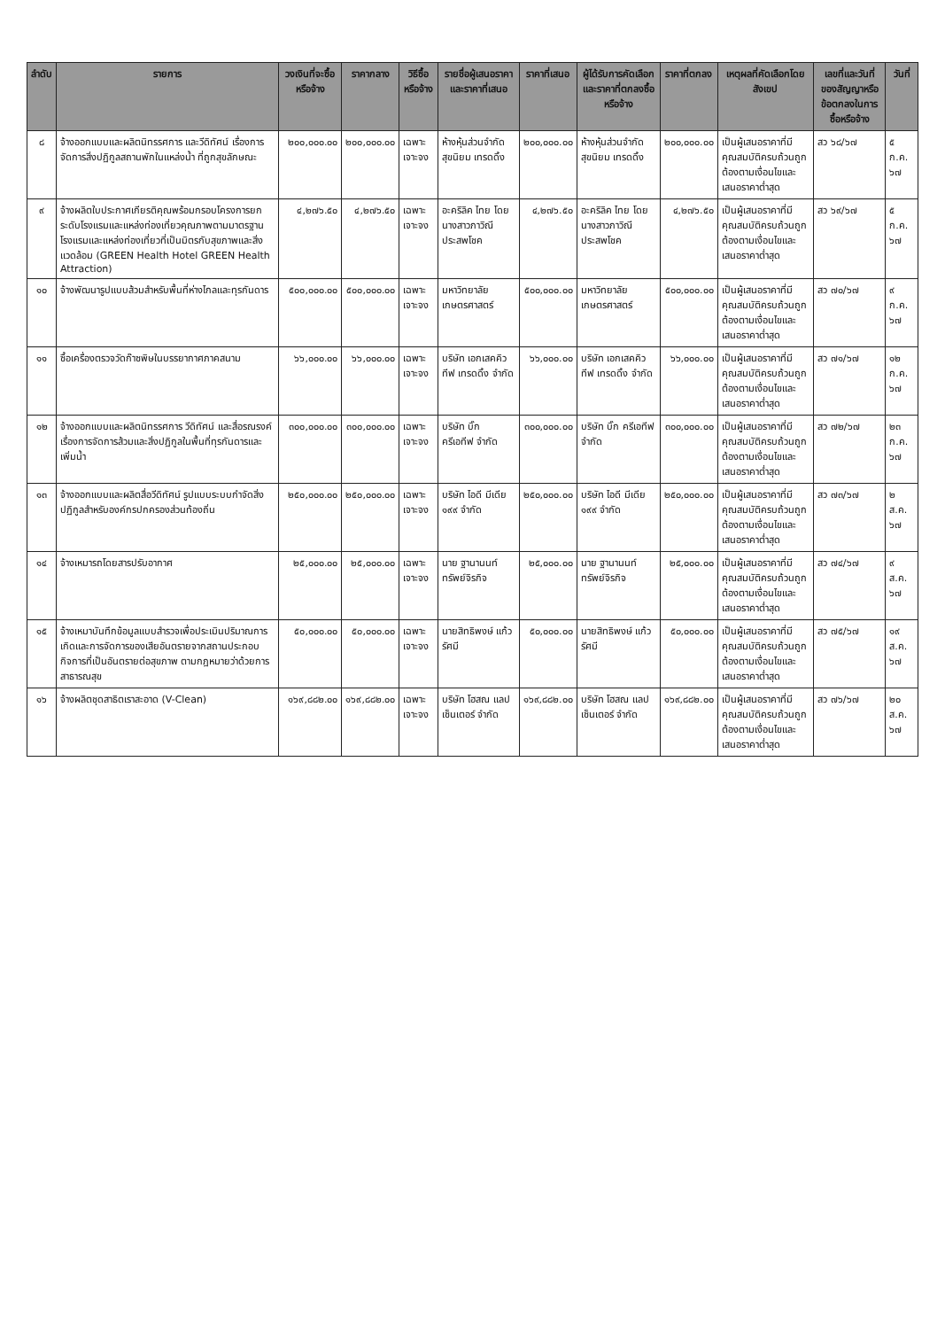| ลำดับ | รายการ | วงเงินที่จะซื้อหรือจ้าง | ราคากลาง | วิธีซื้อหรือจ้าง | รายชื่อผู้เสนอราคาและราคาที่เสนอ | ราคาที่เสนอ | ผู้ได้รับการคัดเลือกและราคาที่ตกลงซื้อหรือจ้าง | ราคาที่ตกลง | เหตุผลที่คัดเลือกโดยสังเขป | เลขที่และวันที่ของสัญญาหรือข้อตกลงในการซื้อหรือจ้าง | วันที่ |
| --- | --- | --- | --- | --- | --- | --- | --- | --- | --- | --- | --- |
| ๘ | จ้างออกแบบและผลิตนิทรรศการ และวีดิทัศน์ เรื่องการจัดการสิ่งปฏิกูลสถานพักในแหล่งน้ำ ที่ถูกสุขลักษณะ | ๒๐๐,๐๐๐.๐๐ | ๒๐๐,๐๐๐.๐๐ | เฉพาะเจาะจง | ห้างหุ้นส่วนจำกัด สุขนิยม เทรดดิ้ง | ๒๐๐,๐๐๐.๐๐ | ห้างหุ้นส่วนจำกัด สุขนิยม เทรดดิ้ง | ๒๐๐,๐๐๐.๐๐ | เป็นผู้เสนอราคาที่มีคุณสมบัติครบถ้วนถูกต้องตามเงื่อนไขและเสนอราคาต่ำสุด | สว ๖๘/๖๗ | ๕ ก.ค. ๖๗ |
| ๙ | จ้างผลิตใบประกาศเกียรติคุณพร้อมกรอบโครงการยกระดับโรงแรมและแหล่งท่องเที่ยวคุณภาพตามมาตรฐานโรงแรมและแหล่งท่องเที่ยวที่เป็นมิตรกับสุขภาพและสิ่งแวดล้อม (GREEN Health Hotel GREEN Health Attraction) | ๔,๒๗๖.๕๐ | ๔,๒๗๖.๕๐ | เฉพาะเจาะจง | อะคริลิค ไทย โดยนางสาวภาวิณี ประสพโชค | ๔,๒๗๖.๕๐ | อะคริลิค ไทย โดยนางสาวภาวิณี ประสพโชค | ๔,๒๗๖.๕๐ | เป็นผู้เสนอราคาที่มีคุณสมบัติครบถ้วนถูกต้องตามเงื่อนไขและเสนอราคาต่ำสุด | สว ๖๙/๖๗ | ๕ ก.ค. ๖๗ |
| ๑๐ | จ้างพัฒนารูปแบบส้วมสำหรับพื้นที่ห่างไกลและทุรกันดาร | ๕๐๐,๐๐๐.๐๐ | ๕๐๐,๐๐๐.๐๐ | เฉพาะเจาะจง | มหาวิทยาลัยเกษตรศาสตร์ | ๕๐๐,๐๐๐.๐๐ | มหาวิทยาลัยเกษตรศาสตร์ | ๕๐๐,๐๐๐.๐๐ | เป็นผู้เสนอราคาที่มีคุณสมบัติครบถ้วนถูกต้องตามเงื่อนไขและเสนอราคาต่ำสุด | สว ๗๐/๖๗ | ๙ ก.ค. ๖๗ |
| ๑๑ | ซื้อเครื่องตรวจวัดก๊าซพิษในบรรยากาศภาคสนาม | ๖๖,๐๐๐.๐๐ | ๖๖,๐๐๐.๐๐ | เฉพาะเจาะจง | บริษัท เอกเสคคิวทีฟ เทรดดิ้ง จำกัด | ๖๖,๐๐๐.๐๐ | บริษัท เอกเสคคิวทีฟ เทรดดิ้ง จำกัด | ๖๖,๐๐๐.๐๐ | เป็นผู้เสนอราคาที่มีคุณสมบัติครบถ้วนถูกต้องตามเงื่อนไขและเสนอราคาต่ำสุด | สว ๗๑/๖๗ | ๑๒ ก.ค. ๖๗ |
| ๑๒ | จ้างออกแบบและผลิตนิทรรศการ วีดิทัศน์ และสื่อรณรงค์ เรื่องการจัดการส้วมและสิ่งปฏิกูลในพื้นที่ทุรกันดารและเพิ่มน้ำ | ๓๐๐,๐๐๐.๐๐ | ๓๐๐,๐๐๐.๐๐ | เฉพาะเจาะจง | บริษัท บิ๊ก ครีเอทีฟ จำกัด | ๓๐๐,๐๐๐.๐๐ | บริษัท บิ๊ก ครีเอทีฟ จำกัด | ๓๐๐,๐๐๐.๐๐ | เป็นผู้เสนอราคาที่มีคุณสมบัติครบถ้วนถูกต้องตามเงื่อนไขและเสนอราคาต่ำสุด | สว ๗๒/๖๗ | ๒๓ ก.ค. ๖๗ |
| ๑๓ | จ้างออกแบบและผลิตสื่อวีดิทัศน์ รูปแบบระบบกำจัดสิ่งปฏิกูลสำหรับองค์กรปกครองส่วนท้องถิ่น | ๒๕๐,๐๐๐.๐๐ | ๒๕๐,๐๐๐.๐๐ | เฉพาะเจาะจง | บริษัท ไอดี มีเดีย ๑๙๙ จำกัด | ๒๕๐,๐๐๐.๐๐ | บริษัท ไอดี มีเดีย ๑๙๙ จำกัด | ๒๕๐,๐๐๐.๐๐ | เป็นผู้เสนอราคาที่มีคุณสมบัติครบถ้วนถูกต้องตามเงื่อนไขและเสนอราคาต่ำสุด | สว ๗๓/๖๗ | ๒ ส.ค. ๖๗ |
| ๑๔ | จ้างเหมารถโดยสารปรับอากาศ | ๒๕,๐๐๐.๐๐ | ๒๕,๐๐๐.๐๐ | เฉพาะเจาะจง | นาย ฐานานนท์ ทรัพย์จิรกิจ | ๒๕,๐๐๐.๐๐ | นาย ฐานานนท์ ทรัพย์จิรกิจ | ๒๕,๐๐๐.๐๐ | เป็นผู้เสนอราคาที่มีคุณสมบัติครบถ้วนถูกต้องตามเงื่อนไขและเสนอราคาต่ำสุด | สว ๗๔/๖๗ | ๙ ส.ค. ๖๗ |
| ๑๕ | จ้างเหมาบันทึกข้อมูลแบบสำรวจเพื่อประเมินปริมาณการเกิดและการจัดการของเสียอันตรายจากสถานประกอบกิจการที่เป็นอันตรายต่อสุขภาพ ตามกฎหมายว่าด้วยการสาธารณสุข | ๕๐,๐๐๐.๐๐ | ๕๐,๐๐๐.๐๐ | เฉพาะเจาะจง | นายสิทธิพงษ์ แก้วรัศมี | ๕๐,๐๐๐.๐๐ | นายสิทธิพงษ์ แก้วรัศมี | ๕๐,๐๐๐.๐๐ | เป็นผู้เสนอราคาที่มีคุณสมบัติครบถ้วนถูกต้องตามเงื่อนไขและเสนอราคาต่ำสุด | สว ๗๕/๖๗ | ๑๙ ส.ค. ๖๗ |
| ๑๖ | จ้างผลิตชุดสาธิตเราสะอาด (V-Clean) | ๑๖๙,๘๘๒.๐๐ | ๑๖๙,๘๘๒.๐๐ | เฉพาะเจาะจง | บริษัท โฮสณ แลป เซ็นเตอร์ จำกัด | ๑๖๙,๘๘๒.๐๐ | บริษัท โฮสณ แลป เซ็นเตอร์ จำกัด | ๑๖๙,๘๘๒.๐๐ | เป็นผู้เสนอราคาที่มีคุณสมบัติครบถ้วนถูกต้องตามเงื่อนไขและเสนอราคาต่ำสุด | สว ๗๖/๖๗ | ๒๐ ส.ค. ๖๗ |